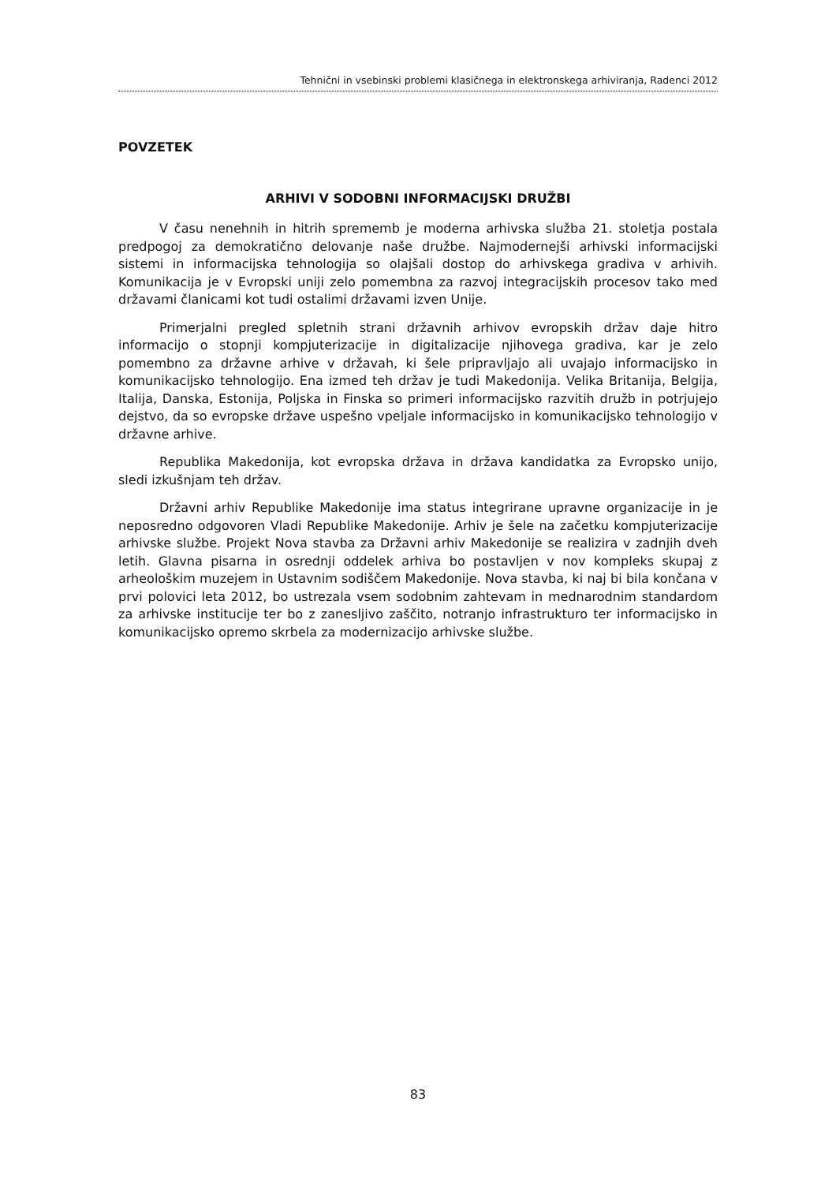Tehnični in vsebinski problemi klasičnega in elektronskega arhiviranja, Radenci 2012
POVZETEK
ARHIVI V SODOBNI INFORMACIJSKI DRUŽBI
V času nenehnih in hitrih sprememb je moderna arhivska služba 21. stoletja postala predpogoj za demokratično delovanje naše družbe. Najmodernejši arhivski informacijski sistemi in informacijska tehnologija so olajšali dostop do arhivskega gradiva v arhivih. Komunikacija je v Evropski uniji zelo pomembna za razvoj integracijskih procesov tako med državami članicami kot tudi ostalimi državami izven Unije.
Primerjalni pregled spletnih strani državnih arhivov evropskih držav daje hitro informacijo o stopnji kompjuterizacije in digitalizacije njihovega gradiva, kar je zelo pomembno za državne arhive v državah, ki šele pripravljajo ali uvajajo informacijsko in komunikacijsko tehnologijo. Ena izmed teh držav je tudi Makedonija. Velika Britanija, Belgija, Italija, Danska, Estonija, Poljska in Finska so primeri informacijsko razvitih družb in potrjujejo dejstvo, da so evropske države uspešno vpeljale informacijsko in komunikacijsko tehnologijo v državne arhive.
Republika Makedonija, kot evropska država in država kandidatka za Evropsko unijo, sledi izkušnjam teh držav.
Državni arhiv Republike Makedonije ima status integrirane upravne organizacije in je neposredno odgovoren Vladi Republike Makedonije. Arhiv je šele na začetku kompjuterizacije arhivske službe. Projekt Nova stavba za Državni arhiv Makedonije se realizira v zadnjih dveh letih. Glavna pisarna in osrednji oddelek arhiva bo postavljen v nov kompleks skupaj z arheološkim muzejem in Ustavnim sodiščem Makedonije. Nova stavba, ki naj bi bila končana v prvi polovici leta 2012, bo ustrezala vsem sodobnim zahtevam in mednarodnim standardom za arhivske institucije ter bo z zanesljivo zaščito, notranjo infrastrukturo ter informacijsko in komunikacijsko opremo skrbela za modernizacijo arhivske službe.
83